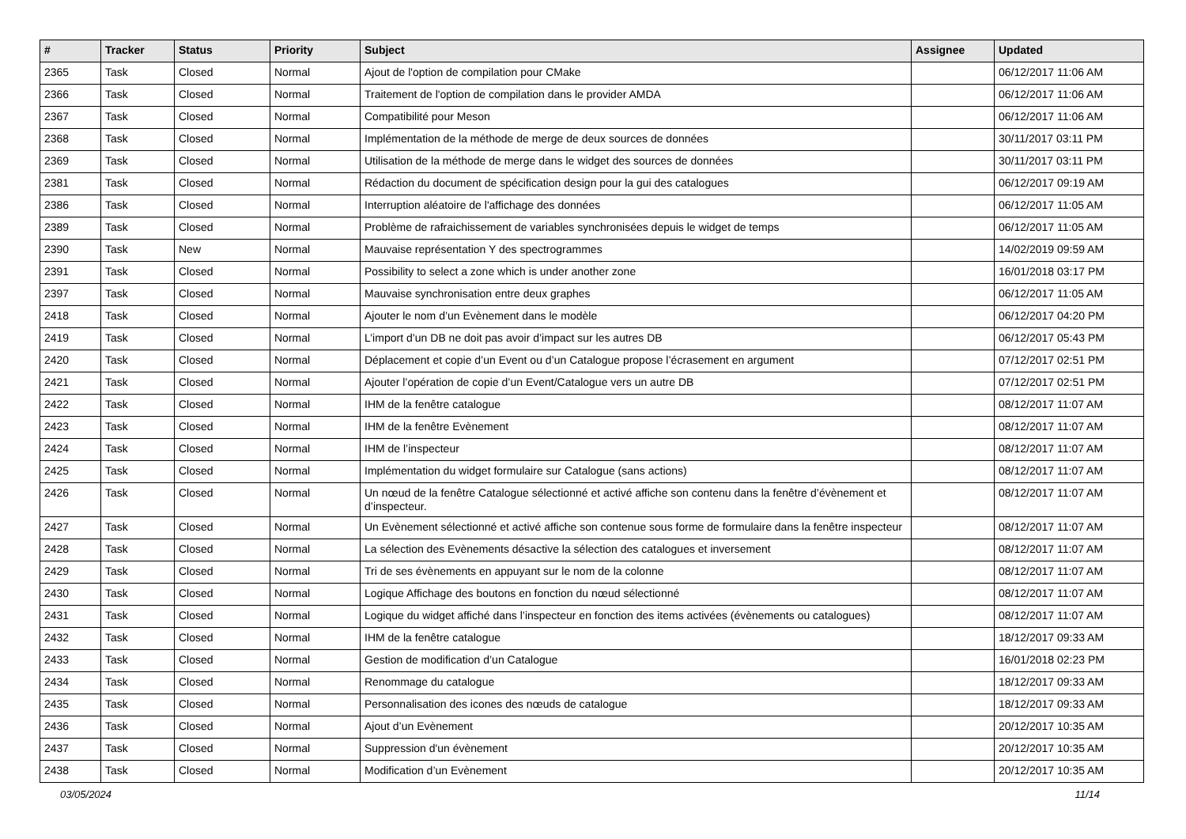| # | Tracker | Status | Priority | Subject | Assignee | Updated |
| --- | --- | --- | --- | --- | --- | --- |
| 2365 | Task | Closed | Normal | Ajout de l'option de compilation pour CMake | | 06/12/2017 11:06 AM |
| 2366 | Task | Closed | Normal | Traitement de l'option de compilation dans le provider AMDA | | 06/12/2017 11:06 AM |
| 2367 | Task | Closed | Normal | Compatibilité pour Meson | | 06/12/2017 11:06 AM |
| 2368 | Task | Closed | Normal | Implémentation de la méthode de merge de deux sources de données | | 30/11/2017 03:11 PM |
| 2369 | Task | Closed | Normal | Utilisation de la méthode de merge dans le widget des sources de données | | 30/11/2017 03:11 PM |
| 2381 | Task | Closed | Normal | Rédaction du document de spécification design pour la gui des catalogues | | 06/12/2017 09:19 AM |
| 2386 | Task | Closed | Normal | Interruption aléatoire de l'affichage des données | | 06/12/2017 11:05 AM |
| 2389 | Task | Closed | Normal | Problème de rafraichissement de variables synchronisées depuis le widget de temps | | 06/12/2017 11:05 AM |
| 2390 | Task | New | Normal | Mauvaise représentation Y des spectrogrammes | | 14/02/2019 09:59 AM |
| 2391 | Task | Closed | Normal | Possibility to select a zone which is under another zone | | 16/01/2018 03:17 PM |
| 2397 | Task | Closed | Normal | Mauvaise synchronisation entre deux graphes | | 06/12/2017 11:05 AM |
| 2418 | Task | Closed | Normal | Ajouter le nom d’un Evènement dans le modèle | | 06/12/2017 04:20 PM |
| 2419 | Task | Closed | Normal | L’import d’un DB ne doit pas avoir d’impact sur les autres DB | | 06/12/2017 05:43 PM |
| 2420 | Task | Closed | Normal | Déplacement et copie d’un Event ou d’un Catalogue propose l’écrasement en argument | | 07/12/2017 02:51 PM |
| 2421 | Task | Closed | Normal | Ajouter l’opération de copie d’un Event/Catalogue vers un autre DB | | 07/12/2017 02:51 PM |
| 2422 | Task | Closed | Normal | IHM de la fenêtre catalogue | | 08/12/2017 11:07 AM |
| 2423 | Task | Closed | Normal | IHM de la fenêtre Evènement | | 08/12/2017 11:07 AM |
| 2424 | Task | Closed | Normal | IHM de l’inspecteur | | 08/12/2017 11:07 AM |
| 2425 | Task | Closed | Normal | Implémentation du widget formulaire sur Catalogue (sans actions) | | 08/12/2017 11:07 AM |
| 2426 | Task | Closed | Normal | Un nœud de la fenêtre Catalogue sélectionné et activé affiche son contenu dans la fenêtre d’évènement et d’inspecteur. | | 08/12/2017 11:07 AM |
| 2427 | Task | Closed | Normal | Un Evènement sélectionné et activé affiche son contenue sous forme de formulaire dans la fenêtre inspecteur | | 08/12/2017 11:07 AM |
| 2428 | Task | Closed | Normal | La sélection des Evènements désactive la sélection des catalogues et inversement | | 08/12/2017 11:07 AM |
| 2429 | Task | Closed | Normal | Tri de ses évènements en appuyant sur le nom de la colonne | | 08/12/2017 11:07 AM |
| 2430 | Task | Closed | Normal | Logique Affichage des boutons en fonction du nœud sélectionné | | 08/12/2017 11:07 AM |
| 2431 | Task | Closed | Normal | Logique du widget affiché dans l’inspecteur en fonction des items activées (évènements ou catalogues) | | 08/12/2017 11:07 AM |
| 2432 | Task | Closed | Normal | IHM de la fenêtre catalogue | | 18/12/2017 09:33 AM |
| 2433 | Task | Closed | Normal | Gestion de modification d’un Catalogue | | 16/01/2018 02:23 PM |
| 2434 | Task | Closed | Normal | Renommage du catalogue | | 18/12/2017 09:33 AM |
| 2435 | Task | Closed | Normal | Personnalisation des icones des nœuds de catalogue | | 18/12/2017 09:33 AM |
| 2436 | Task | Closed | Normal | Ajout d’un Evènement | | 20/12/2017 10:35 AM |
| 2437 | Task | Closed | Normal | Suppression d'un évènement | | 20/12/2017 10:35 AM |
| 2438 | Task | Closed | Normal | Modification d’un Evènement | | 20/12/2017 10:35 AM |
03/05/2024 11/14